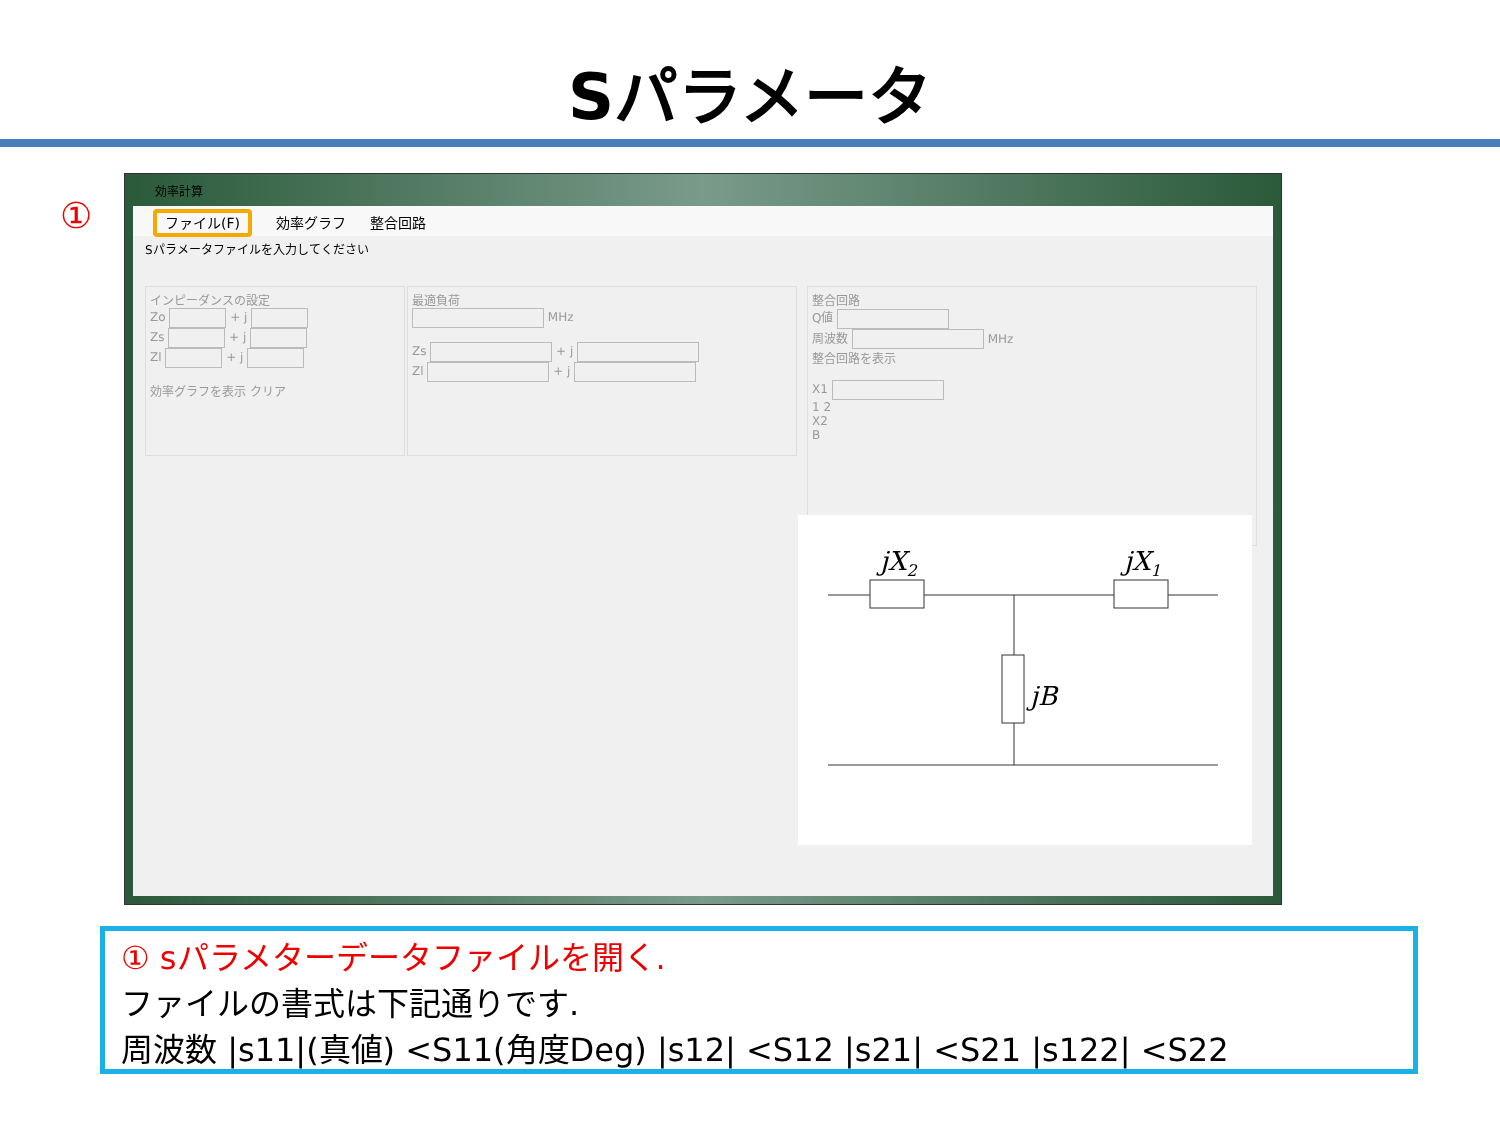Sパラメータ
①
効率計算
ファイル(F) 効率グラフ 整合回路
Sパラメータファイルを入力してください
インピーダンスの設定
Zo + j
Zs + j
Zl + j
効率グラフを表示 クリア
最適負荷
MHz
Zs + j
Zl + j
整合回路
Q値
周波数 MHz
整合回路を表示
X1
1 2
X2
B
jX2
jX1
jB
① sパラメターデータファイルを開く.
ファイルの書式は下記通りです.
周波数 |s11|(真値) <S11(角度Deg) |s12| <S12 |s21| <S21 |s122| <S22